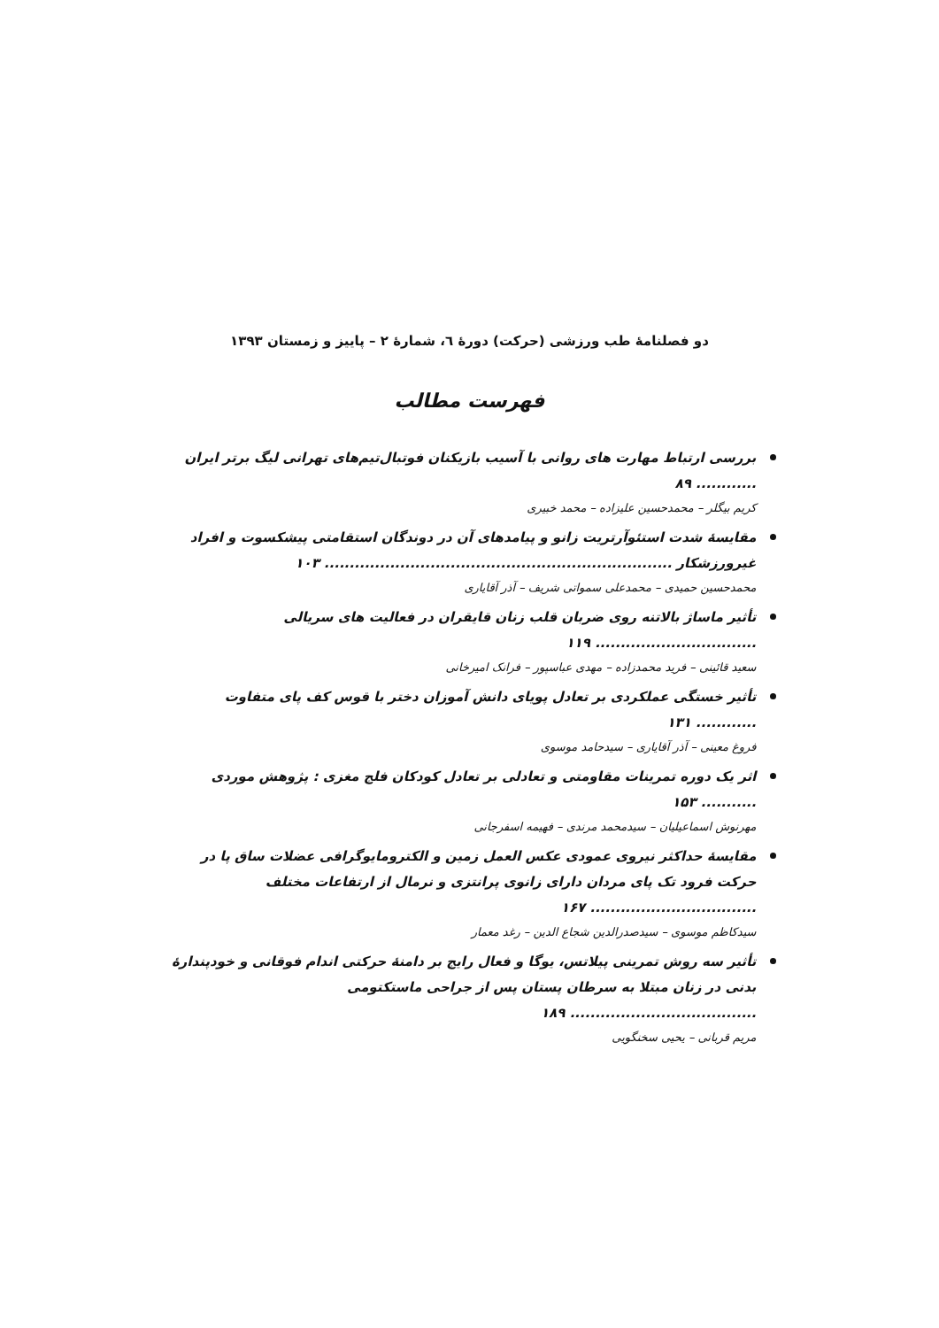دو فصلنامهٔ طب ورزشی (حرکت) دورهٔ ٦، شمارهٔ ٢ – پاییز و زمستان ١٣٩٣
فهرست مطالب
بررسی ارتباط مهارت های روانی با آسیب بازیکنان فوتبال‌تیم‌های تهرانی لیگ برتر ایران ............ ۸۹
کریم بیگلر – محمدحسین علیزاده – محمد خبیری
مقایسهٔ شدت استئوآرتریت زانو و پیامدهای آن در دوندگان استقامتی پیشکسوت و افراد غیرورزشکار ..................................................................... ۱۰۳
محمدحسین حمیدی – محمدعلی سمواتی شریف – آذر آقایاری
تأثیر ماساژ بالاتنه روی ضربان قلب زنان قایقران در فعالیت های سریالی ................................ ۱۱۹
سعید قائینی – فرید محمدزاده – مهدی عباسپور – فرانک امیرخانی
تأثیر خستگی عملکردی بر تعادل پویای دانش آموزان دختر با قوس کف پای متفاوت ............ ۱۳۱
فروغ معینی – آذر آقایاری – سیدحامد موسوی
اثر یک دوره تمرینات مقاومتی و تعادلی بر تعادل کودکان فلج مغزی : پژوهش موردی ........... ۱۵۳
مهرنوش اسماعیلیان – سیدمحمد مرندی – فهیمه اسفرجانی
مقایسهٔ حداکثر نیروی عمودی عکس العمل زمین و الکترومایوگرافی عضلات ساق پا در حرکت فرود تک پای مردان دارای زانوی پرانتزی و نرمال از ارتفاعات مختلف ................................. ۱۶۷
سیدکاظم موسوی – سیدصدرالدین شجاع الدین – رغد معمار
تأثیر سه روش تمرینی پیلاتس، یوگا و فعال رایج بر دامنهٔ حرکتی اندام فوقانی و خودپندارهٔ بدنی در زنان مبتلا به سرطان پستان پس از جراحی ماستکتومی ..................................... ۱۸۹
مریم قربانی – یحیی سخنگویی